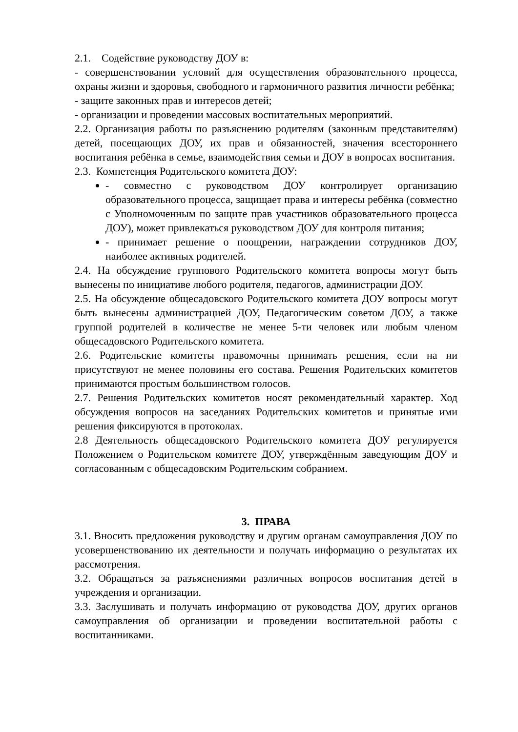2.1. Содействие руководству ДОУ в:
- совершенствовании условий для осуществления образовательного процесса, охраны жизни и здоровья, свободного и гармоничного развития личности ребёнка;
- защите законных прав и интересов детей;
- организации и проведении массовых воспитательных мероприятий.
2.2. Организация работы по разъяснению родителям (законным представителям) детей, посещающих ДОУ, их прав и обязанностей, значения всестороннего воспитания ребёнка в семье, взаимодействия семьи и ДОУ в вопросах воспитания.
2.3. Компетенция Родительского комитета ДОУ:
- совместно с руководством ДОУ контролирует организацию образовательного процесса, защищает права и интересы ребёнка (совместно с Уполномоченным по защите прав участников образовательного процесса ДОУ), может привлекаться руководством ДОУ для контроля питания;
- принимает решение о поощрении, награждении сотрудников ДОУ, наиболее активных родителей.
2.4. На обсуждение группового Родительского комитета вопросы могут быть вынесены по инициативе любого родителя, педагогов, администрации ДОУ.
2.5. На обсуждение общесадовского Родительского комитета ДОУ вопросы могут быть вынесены администрацией ДОУ, Педагогическим советом ДОУ, а также группой родителей в количестве не менее 5-ти человек или любым членом общесадовского Родительского комитета.
2.6. Родительские комитеты правомочны принимать решения, если на ни присутствуют не менее половины его состава. Решения Родительских комитетов принимаются простым большинством голосов.
2.7. Решения Родительских комитетов носят рекомендательный характер. Ход обсуждения вопросов на заседаниях Родительских комитетов и принятые ими решения фиксируются в протоколах.
2.8 Деятельность общесадовского Родительского комитета ДОУ регулируется Положением о Родительском комитете ДОУ, утверждённым заведующим ДОУ и согласованным с общесадовским Родительским собранием.
3. ПРАВА
3.1. Вносить предложения руководству и другим органам самоуправления ДОУ по усовершенствованию их деятельности и получать информацию о результатах их рассмотрения.
3.2. Обращаться за разъяснениями различных вопросов воспитания детей в учреждения и организации.
3.3. Заслушивать и получать информацию от руководства ДОУ, других органов самоуправления об организации и проведении воспитательной работы с воспитанниками.